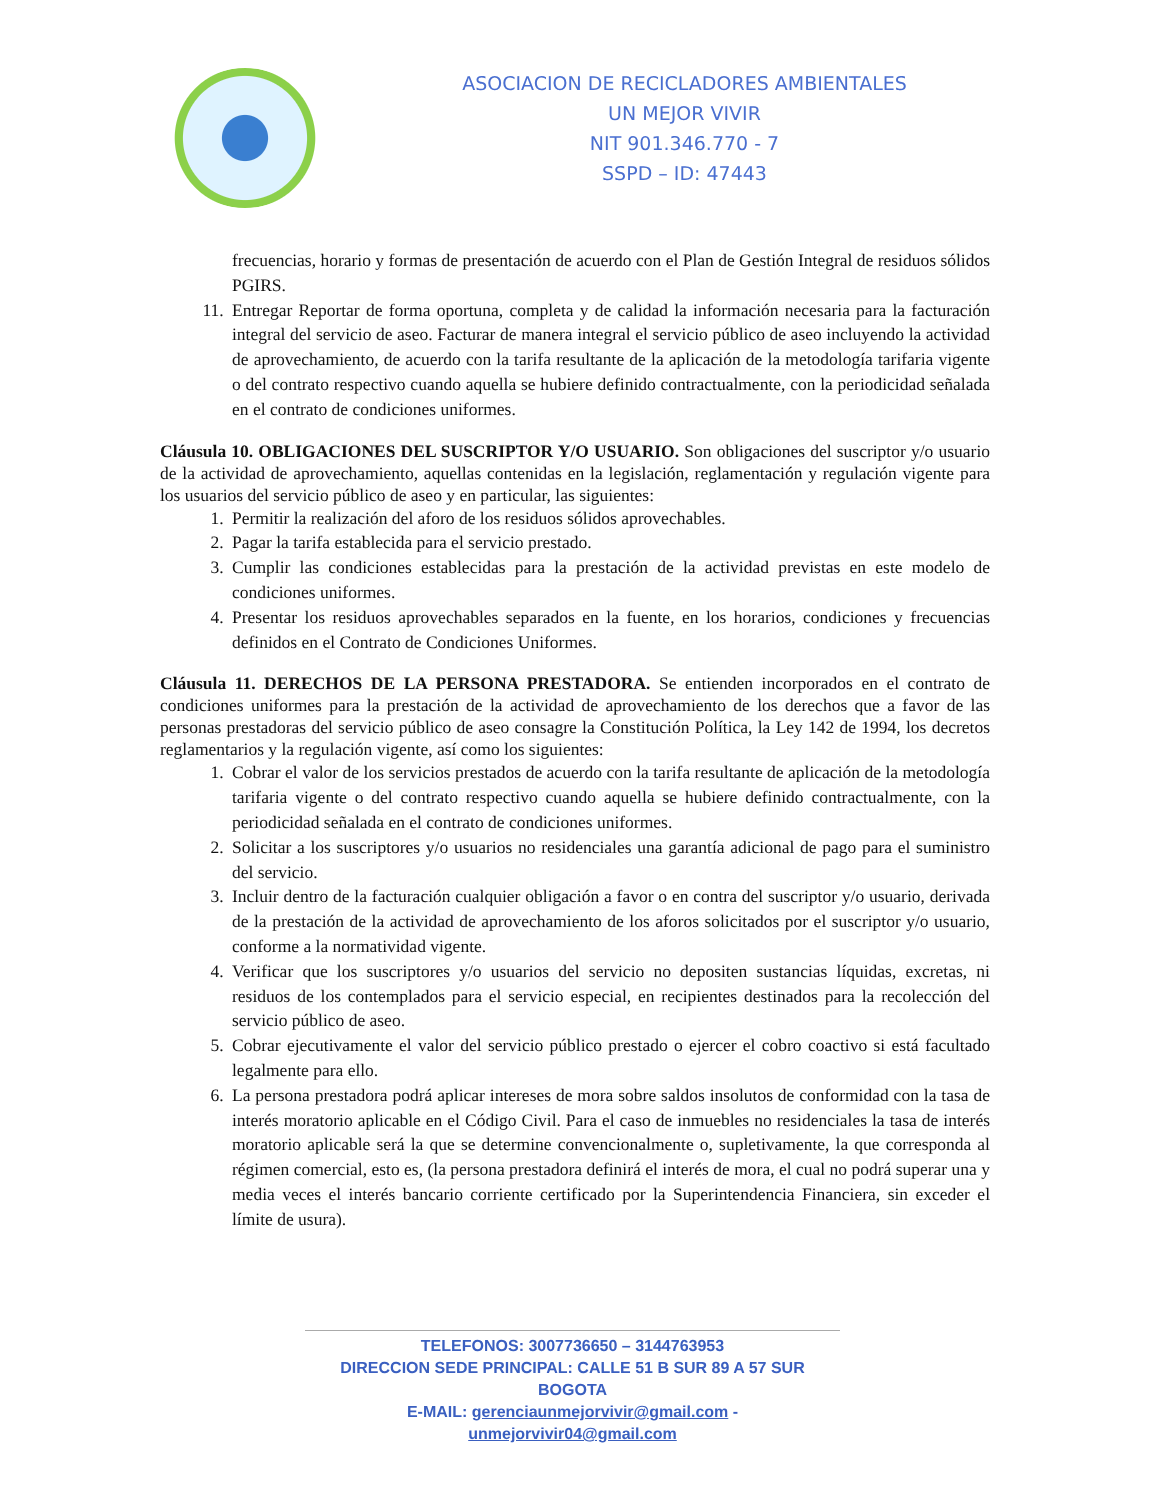ASOCIACION DE RECICLADORES AMBIENTALES
UN MEJOR VIVIR
NIT 901.346.770 - 7
SSPD – ID: 47443
frecuencias, horario y formas de presentación de acuerdo con el Plan de Gestión Integral de residuos sólidos PGIRS.
11. Entregar Reportar de forma oportuna, completa y de calidad la información necesaria para la facturación integral del servicio de aseo. Facturar de manera integral el servicio público de aseo incluyendo la actividad de aprovechamiento, de acuerdo con la tarifa resultante de la aplicación de la metodología tarifaria vigente o del contrato respectivo cuando aquella se hubiere definido contractualmente, con la periodicidad señalada en el contrato de condiciones uniformes.
Cláusula 10. OBLIGACIONES DEL SUSCRIPTOR Y/O USUARIO. Son obligaciones del suscriptor y/o usuario de la actividad de aprovechamiento, aquellas contenidas en la legislación, reglamentación y regulación vigente para los usuarios del servicio público de aseo y en particular, las siguientes:
1. Permitir la realización del aforo de los residuos sólidos aprovechables.
2. Pagar la tarifa establecida para el servicio prestado.
3. Cumplir las condiciones establecidas para la prestación de la actividad previstas en este modelo de condiciones uniformes.
4. Presentar los residuos aprovechables separados en la fuente, en los horarios, condiciones y frecuencias definidos en el Contrato de Condiciones Uniformes.
Cláusula 11. DERECHOS DE LA PERSONA PRESTADORA. Se entienden incorporados en el contrato de condiciones uniformes para la prestación de la actividad de aprovechamiento de los derechos que a favor de las personas prestadoras del servicio público de aseo consagre la Constitución Política, la Ley 142 de 1994, los decretos reglamentarios y la regulación vigente, así como los siguientes:
1. Cobrar el valor de los servicios prestados de acuerdo con la tarifa resultante de aplicación de la metodología tarifaria vigente o del contrato respectivo cuando aquella se hubiere definido contractualmente, con la periodicidad señalada en el contrato de condiciones uniformes.
2. Solicitar a los suscriptores y/o usuarios no residenciales una garantía adicional de pago para el suministro del servicio.
3. Incluir dentro de la facturación cualquier obligación a favor o en contra del suscriptor y/o usuario, derivada de la prestación de la actividad de aprovechamiento de los aforos solicitados por el suscriptor y/o usuario, conforme a la normatividad vigente.
4. Verificar que los suscriptores y/o usuarios del servicio no depositen sustancias líquidas, excretas, ni residuos de los contemplados para el servicio especial, en recipientes destinados para la recolección del servicio público de aseo.
5. Cobrar ejecutivamente el valor del servicio público prestado o ejercer el cobro coactivo si está facultado legalmente para ello.
6. La persona prestadora podrá aplicar intereses de mora sobre saldos insolutos de conformidad con la tasa de interés moratorio aplicable en el Código Civil. Para el caso de inmuebles no residenciales la tasa de interés moratorio aplicable será la que se determine convencionalmente o, supletivamente, la que corresponda al régimen comercial, esto es, (la persona prestadora definirá el interés de mora, el cual no podrá superar una y media veces el interés bancario corriente certificado por la Superintendencia Financiera, sin exceder el límite de usura).
TELEFONOS: 3007736650 – 3144763953
DIRECCION SEDE PRINCIPAL: CALLE 51 B SUR 89 A 57 SUR BOGOTA
E-MAIL: gerenciaunmejorvivir@gmail.com - unmejorvivir04@gmail.com